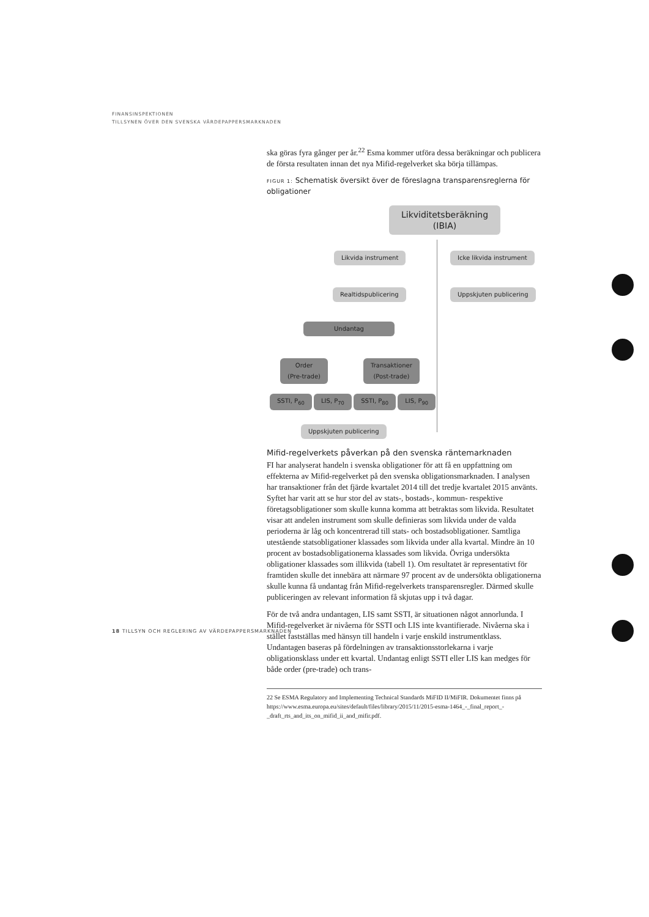FINANSINSPEKTIONEN
TILLSYNEN ÖVER DEN SVENSKA VÄRDEPAPPERSMARKNADEN
ska göras fyra gånger per år.<sup>22</sup> Esma kommer utföra dessa beräkningar och publicera de första resultaten innan det nya Mifid-regelverket ska börja tillämpas.
FIGUR 1: Schematisk översikt över de föreslagna transparensreglerna för obligationer
Likviditetsberäkning
(IBIA)
Likvida instrument Icke likvida instrument
Realtidspublicering Uppskjuten publicering
Undantag
Order
(Pre-trade)
Transaktioner
(Post-trade)
SSTI, P<sub>60</sub> LIS, P<sub>70</sub> SSTI, P<sub>80</sub> LIS, P<sub>90</sub>
Uppskjuten publicering
Mifid-regelverkets påverkan på den svenska räntemarknaden
FI har analyserat handeln i svenska obligationer för att få en uppfattning om effekterna av Mifid-regelverket på den svenska obligationsmarknaden. I analysen har transaktioner från det fjärde kvartalet 2014 till det tredje kvartalet 2015 använts. Syftet har varit att se hur stor del av stats-, bostads-, kommun- respektive företagsobligationer som skulle kunna komma att betraktas som likvida. Resultatet visar att andelen instrument som skulle definieras som likvida under de valda perioderna är låg och koncentrerad till stats- och bostadsobligationer. Samtliga utestående statsobligationer klassades som likvida under alla kvartal. Mindre än 10 procent av bostadsobligationerna klassades som likvida. Övriga undersökta obligationer klassades som illikvida (tabell 1). Om resultatet är representativt för framtiden skulle det innebära att närmare 97 procent av de undersökta obligationerna skulle kunna få undantag från Mifid-regelverkets transparensregler. Därmed skulle publiceringen av relevant information få skjutas upp i två dagar.
För de två andra undantagen, LIS samt SSTI, är situationen något annorlunda. I Mifid-regelverket är nivåerna för SSTI och LIS inte kvantifierade. Nivåerna ska i stället fastställas med hänsyn till handeln i varje enskild instrumentklass. Undantagen baseras på fördelningen av transaktionsstorlekarna i varje obligationsklass under ett kvartal. Undantag enligt SSTI eller LIS kan medges för både order (pre-trade) och trans-
22 Se ESMA Regulatory and Implementing Technical Standards MiFID II/MiFIR. Dokumentet finns på https://www.esma.europa.eu/sites/default/files/library/2015/11/2015-esma-1464_-_final_report_-_draft_rts_and_its_on_mifid_ii_and_mifir.pdf.
18 TILLSYN OCH REGLERING AV VÄRDEPAPPERSMARKNADEN